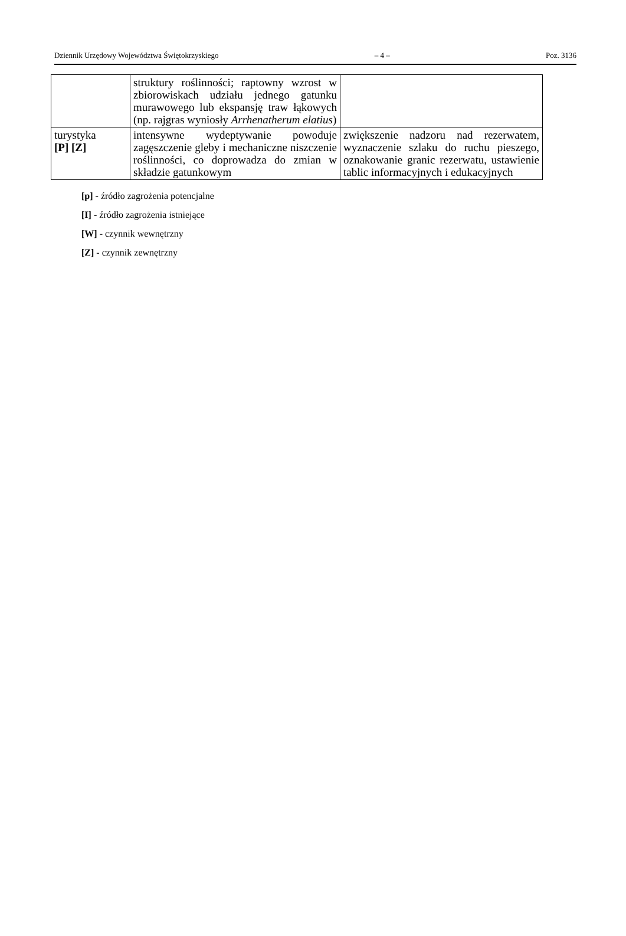Dziennik Urzędowy Województwa Świętokrzyskiego – 4 – Poz. 3136
| | struktury roślinności; raptowny wzrost w zbiorowiskach udziału jednego gatunku murawowego lub ekspansję traw łąkowych (np. rajgras wyniosły Arrhenatherum elatius ) | |
| turystyka [P] [Z] | intensywne wydeptywanie powoduje zagęszczenie gleby i mechaniczne niszczenie roślinności, co doprowadza do zmian w składzie gatunkowym | zwiększenie nadzoru nad rezerwatem, wyznaczenie szlaku do ruchu pieszego, oznakowanie granic rezerwatu, ustawienie tablic informacyjnych i edukacyjnych |
[p] - źródło zagrożenia potencjalne
[I] - źródło zagrożenia istniejące
[W] - czynnik wewnętrzny
[Z] - czynnik zewnętrzny